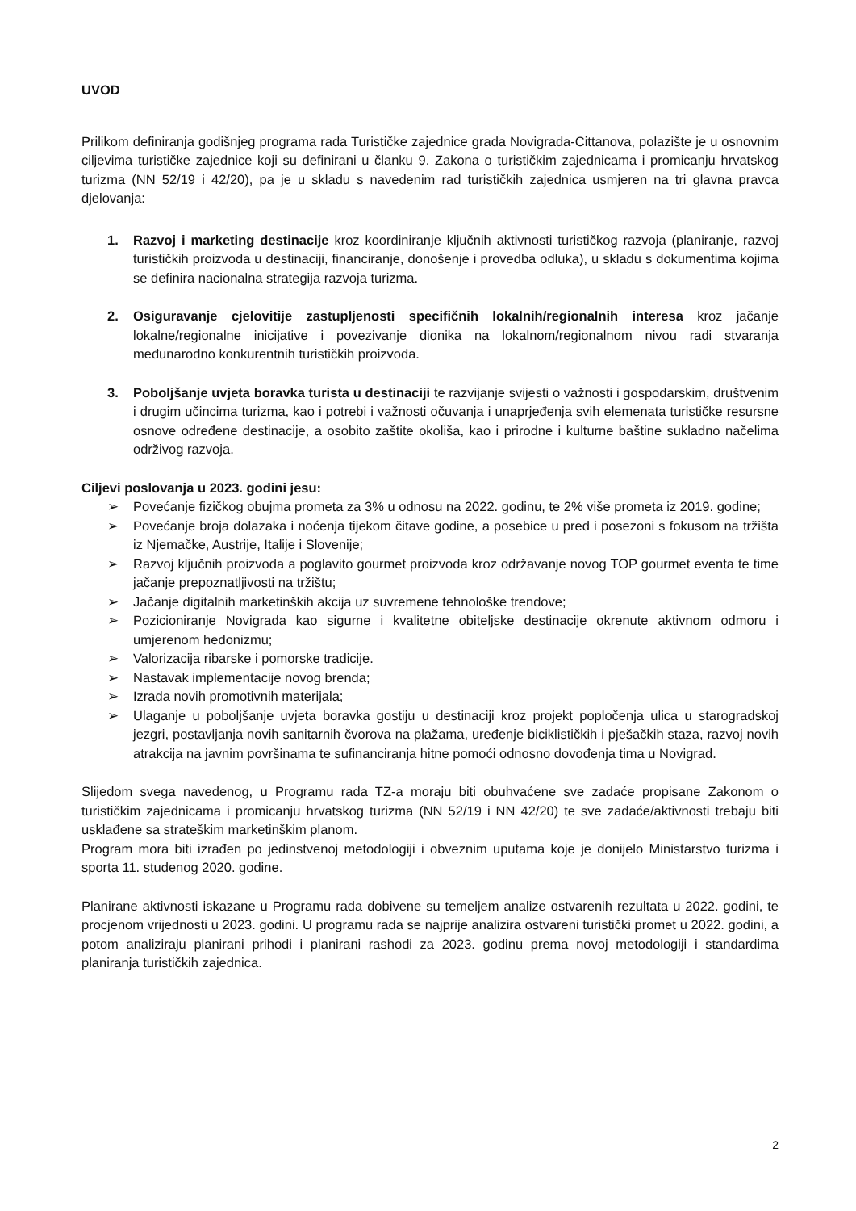UVOD
Prilikom definiranja godišnjeg programa rada Turističke zajednice grada Novigrada-Cittanova, polazište je u osnovnim ciljevima turističke zajednice koji su definirani u članku 9. Zakona o turističkim zajednicama i promicanju hrvatskog turizma (NN 52/19 i 42/20), pa je u skladu s navedenim rad turističkih zajednica usmjeren na tri glavna pravca djelovanja:
1. Razvoj i marketing destinacije kroz koordiniranje ključnih aktivnosti turističkog razvoja (planiranje, razvoj turističkih proizvoda u destinaciji, financiranje, donošenje i provedba odluka), u skladu s dokumentima kojima se definira nacionalna strategija razvoja turizma.
2. Osiguravanje cjelovitije zastupljenosti specifičnih lokalnih/regionalnih interesa kroz jačanje lokalne/regionalne inicijative i povezivanje dionika na lokalnom/regionalnom nivou radi stvaranja međunarodno konkurentnih turističkih proizvoda.
3. Poboljšanje uvjeta boravka turista u destinaciji te razvijanje svijesti o važnosti i gospodarskim, društvenim i drugim učincima turizma, kao i potrebi i važnosti očuvanja i unaprjeđenja svih elemenata turističke resursne osnove određene destinacije, a osobito zaštite okoliša, kao i prirodne i kulturne baštine sukladno načelima održivog razvoja.
Ciljevi poslovanja u 2023. godini jesu:
➢ Povećanje fizičkog obujma prometa za 3% u odnosu na 2022. godinu, te 2% više prometa iz 2019. godine;
➢ Povećanje broja dolazaka i noćenja tijekom čitave godine, a posebice u pred i posezoni s fokusom na tržišta iz Njemačke, Austrije, Italije i Slovenije;
➢ Razvoj ključnih proizvoda a poglavito gourmet proizvoda kroz održavanje novog TOP gourmet eventa te time jačanje prepoznatljivosti na tržištu;
➢ Jačanje digitalnih marketinških akcija uz suvremene tehnološke trendove;
➢ Pozicioniranje Novigrada kao sigurne i kvalitetne obiteljske destinacije okrenute aktivnom odmoru i umjerenom hedonizmu;
➢ Valorizacija ribarske i pomorske tradicije.
➢ Nastavak implementacije novog brenda;
➢ Izrada novih promotivnih materijala;
➢ Ulaganje u poboljšanje uvjeta boravka gostiju u destinaciji kroz projekt popločenja ulica u starogradskoj jezgri, postavljanja novih sanitarnih čvorova na plažama, uređenje biciklističkih i pješačkih staza, razvoj novih atrakcija na javnim površinama te sufinanciranja hitne pomoći odnosno dovođenja tima u Novigrad.
Slijedom svega navedenog, u Programu rada TZ-a moraju biti obuhvaćene sve zadaće propisane Zakonom o turističkim zajednicama i promicanju hrvatskog turizma (NN 52/19 i NN 42/20) te sve zadaće/aktivnosti trebaju biti usklađene sa strateškim marketinškim planom.
Program mora biti izrađen po jedinstvenoj metodologiji i obveznim uputama koje je donijelo Ministarstvo turizma i sporta 11. studenog 2020. godine.
Planirane aktivnosti iskazane u Programu rada dobivene su temeljem analize ostvarenih rezultata u 2022. godini, te procjenom vrijednosti u 2023. godini. U programu rada se najprije analizira ostvareni turistički promet u 2022. godini, a potom analiziraju planirani prihodi i planirani rashodi za 2023. godinu prema novoj metodologiji i standardima planiranja turističkih zajednica.
2